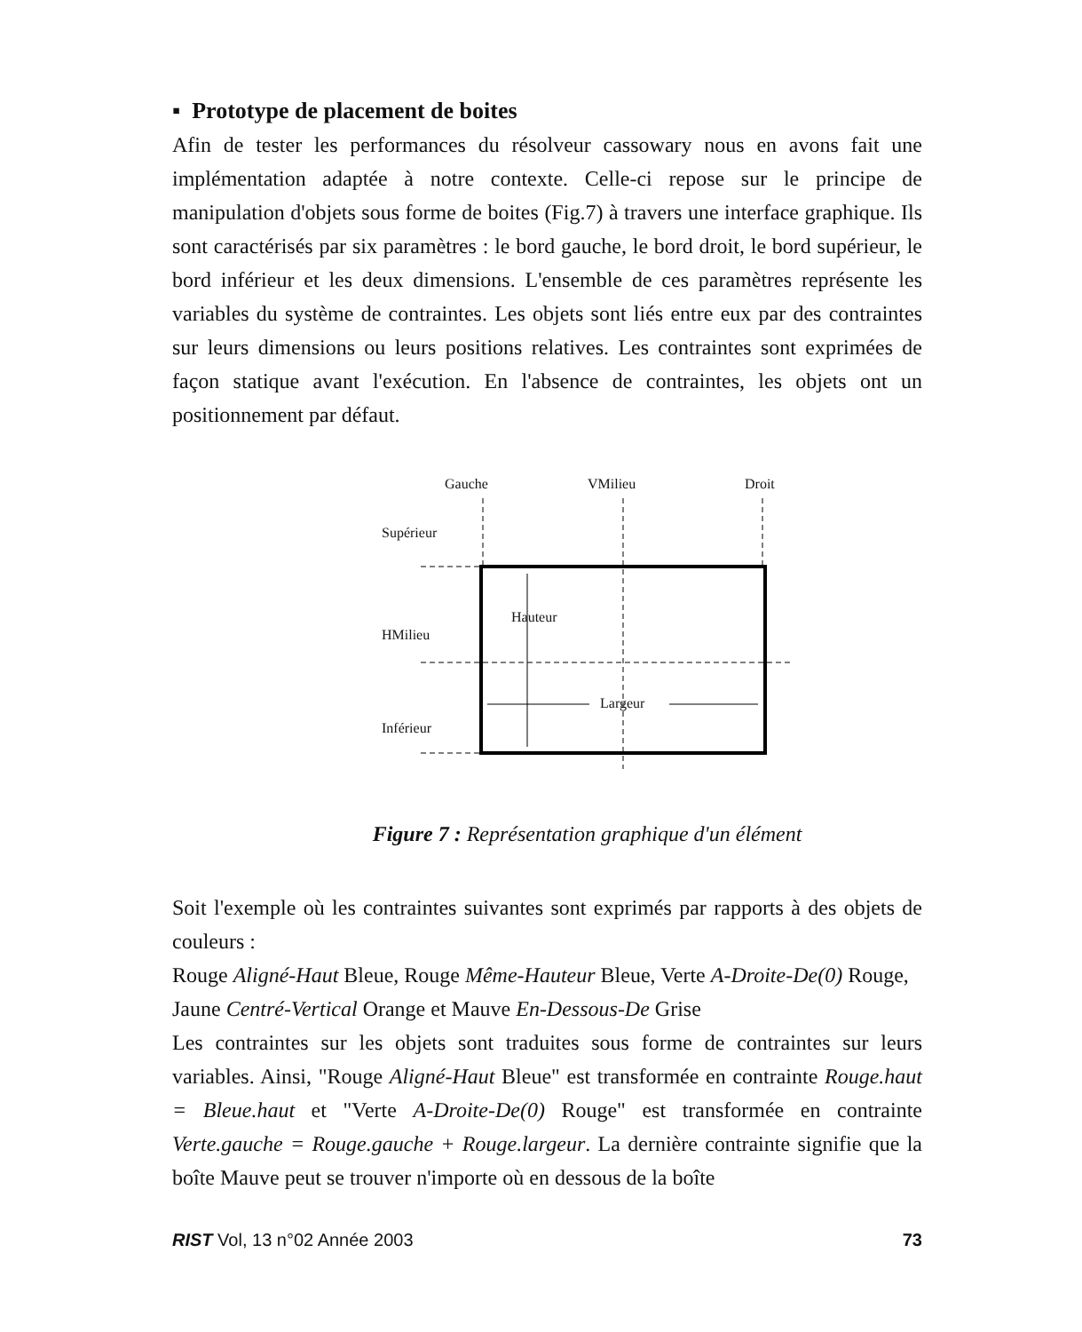▪ Prototype de placement de boites
Afin de tester les performances du résolveur cassowary nous en avons fait une implémentation adaptée à notre contexte. Celle-ci repose sur le principe de manipulation d'objets sous forme de boites (Fig.7) à travers une interface graphique. Ils sont caractérisés par six paramètres : le bord gauche, le bord droit, le bord supérieur, le bord inférieur et les deux dimensions. L'ensemble de ces paramètres représente les variables du système de contraintes. Les objets sont liés entre eux par des contraintes sur leurs dimensions ou leurs positions relatives. Les contraintes sont exprimées de façon statique avant l'exécution. En l'absence de contraintes, les objets ont un positionnement par défaut.
Gauche VMilieu Droit
Supérieur
Hauteur
HMilieu
Largeur
Inférieur
Figure 7 : Représentation graphique d'un élément
Soit l'exemple où les contraintes suivantes sont exprimés par rapports à des objets de couleurs :
Rouge Aligné-Haut Bleue, Rouge Même-Hauteur Bleue, Verte A-Droite-De(0) Rouge,
Jaune Centré-Vertical Orange et Mauve En-Dessous-De Grise
Les contraintes sur les objets sont traduites sous forme de contraintes sur leurs variables. Ainsi, "Rouge Aligné-Haut Bleue" est transformée en contrainte Rouge.haut = Bleue.haut et "Verte A-Droite-De(0) Rouge" est transformée en contrainte Verte.gauche = Rouge.gauche + Rouge.largeur. La dernière contrainte signifie que la boîte Mauve peut se trouver n'importe où en dessous de la boîte
RIST Vol, 13 n°02 Année 2003 73